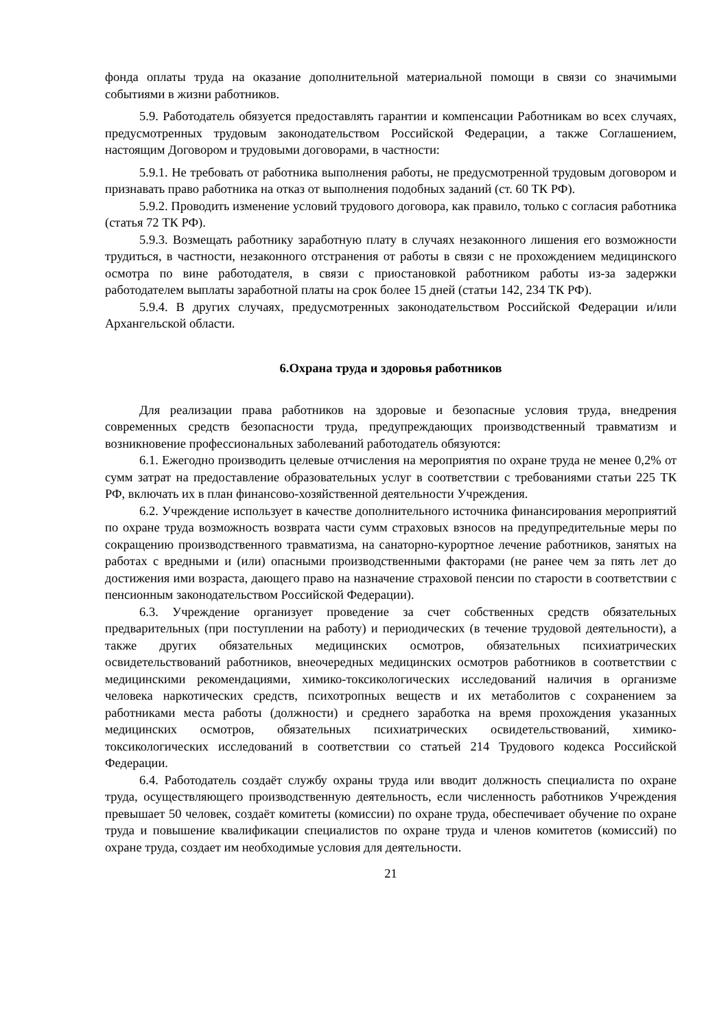фонда оплаты труда на оказание дополнительной материальной помощи в связи со значимыми событиями в жизни работников.
5.9. Работодатель обязуется предоставлять гарантии и компенсации Работникам во всех случаях, предусмотренных трудовым законодательством Российской Федерации, а также Соглашением, настоящим Договором и трудовыми договорами, в частности:
5.9.1. Не требовать от работника выполнения работы, не предусмотренной трудовым договором и признавать право работника на отказ от выполнения подобных заданий (ст. 60 ТК РФ).
5.9.2. Проводить изменение условий трудового договора, как правило, только с согласия работника (статья 72 ТК РФ).
5.9.3. Возмещать работнику заработную плату в случаях незаконного лишения его возможности трудиться, в частности, незаконного отстранения от работы в связи с не прохождением медицинского осмотра по вине работодателя, в связи с приостановкой работником работы из-за задержки работодателем выплаты заработной платы на срок более 15 дней (статьи 142, 234 ТК РФ).
5.9.4. В других случаях, предусмотренных законодательством Российской Федерации и/или Архангельской области.
6.Охрана труда и здоровья работников
Для реализации права работников на здоровые и безопасные условия труда, внедрения современных средств безопасности труда, предупреждающих производственный травматизм и возникновение профессиональных заболеваний работодатель обязуются:
6.1. Ежегодно производить целевые отчисления на мероприятия по охране труда не менее 0,2% от сумм затрат на предоставление образовательных услуг в соответствии с требованиями статьи 225 ТК РФ, включать их в план финансово-хозяйственной деятельности Учреждения.
6.2. Учреждение использует в качестве дополнительного источника финансирования мероприятий по охране труда возможность возврата части сумм страховых взносов на предупредительные меры по сокращению производственного травматизма, на санаторно-курортное лечение работников, занятых на работах с вредными и (или) опасными производственными факторами (не ранее чем за пять лет до достижения ими возраста, дающего право на назначение страховой пенсии по старости в соответствии с пенсионным законодательством Российской Федерации).
6.3. Учреждение организует проведение за счет собственных средств обязательных предварительных (при поступлении на работу) и периодических (в течение трудовой деятельности), а также других обязательных медицинских осмотров, обязательных психиатрических освидетельствований работников, внеочередных медицинских осмотров работников в соответствии с медицинскими рекомендациями, химико-токсикологических исследований наличия в организме человека наркотических средств, психотропных веществ и их метаболитов с сохранением за работниками места работы (должности) и среднего заработка на время прохождения указанных медицинских осмотров, обязательных психиатрических освидетельствований, химико-токсикологических исследований в соответствии со статьей 214 Трудового кодекса Российской Федерации.
6.4. Работодатель создаёт службу охраны труда или вводит должность специалиста по охране труда, осуществляющего производственную деятельность, если численность работников Учреждения превышает 50 человек, создаёт комитеты (комиссии) по охране труда, обеспечивает обучение по охране труда и повышение квалификации специалистов по охране труда и членов комитетов (комиссий) по охране труда, создает им необходимые условия для деятельности.
21